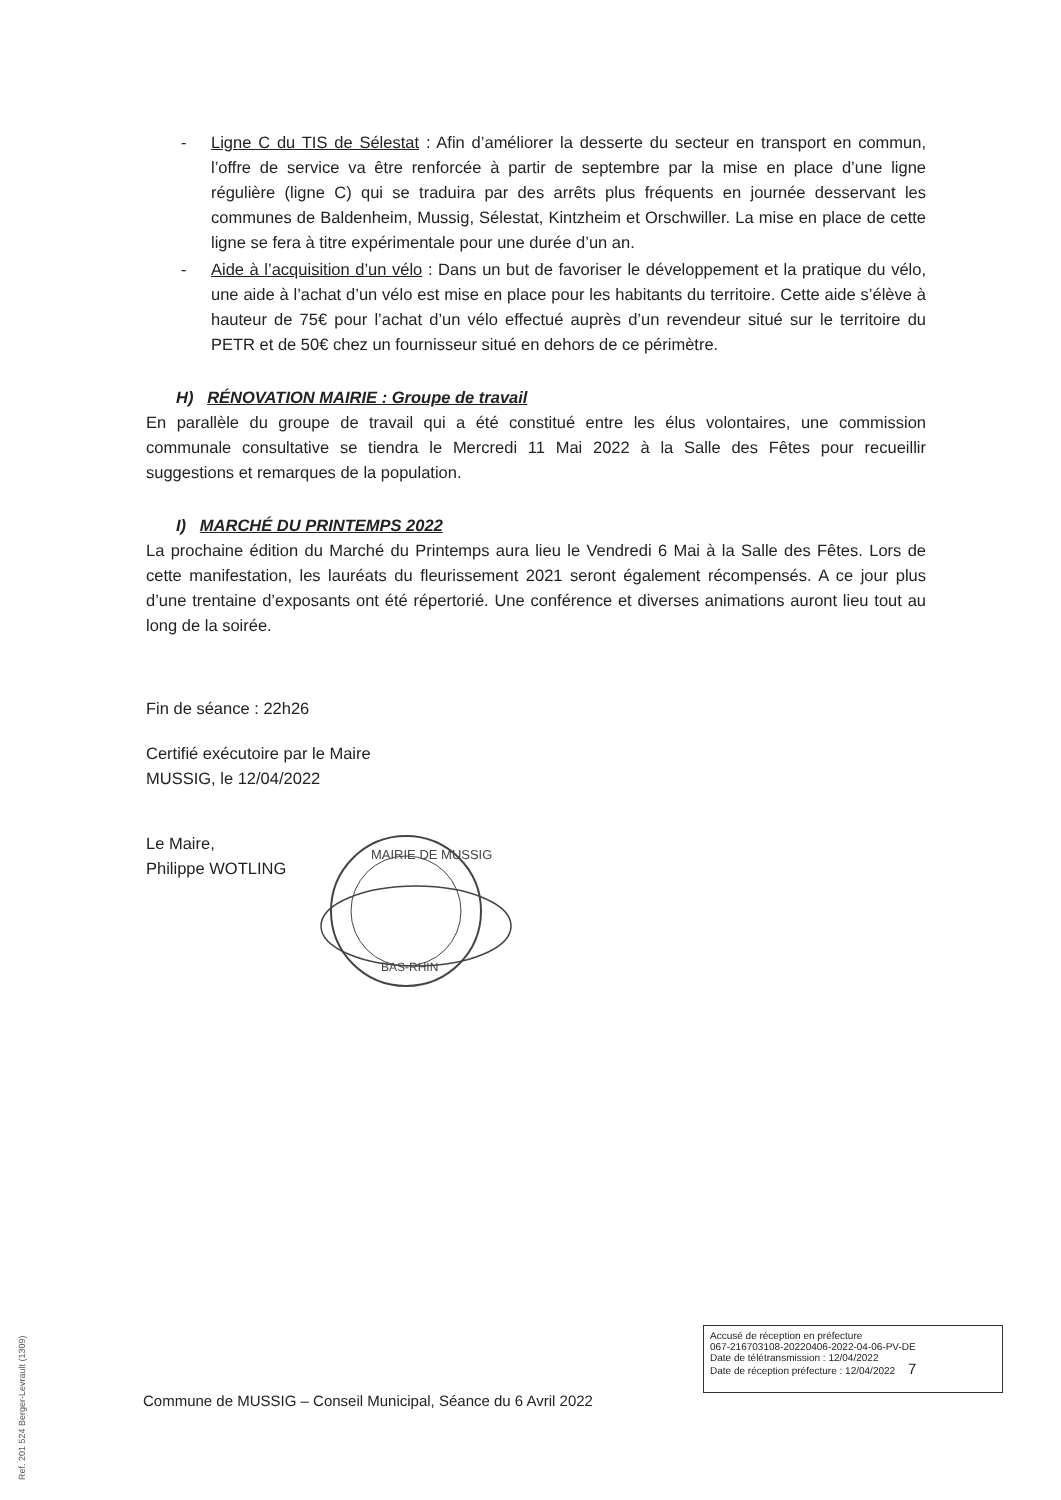- Ligne C du TIS de Sélestat : Afin d’améliorer la desserte du secteur en transport en commun, l’offre de service va être renforcée à partir de septembre par la mise en place d’une ligne régulière (ligne C) qui se traduira par des arrêts plus fréquents en journée desservant les communes de Baldenheim, Mussig, Sélestat, Kintzheim et Orschwiller. La mise en place de cette ligne se fera à titre expérimentale pour une durée d’un an.
- Aide à l’acquisition d’un vélo : Dans un but de favoriser le développement et la pratique du vélo, une aide à l’achat d’un vélo est mise en place pour les habitants du territoire. Cette aide s’élève à hauteur de 75€ pour l’achat d’un vélo effectué auprès d’un revendeur situé sur le territoire du PETR et de 50€ chez un fournisseur situé en dehors de ce périmètre.
H) RÉNOVATION MAIRIE : Groupe de travail
En parallèle du groupe de travail qui a été constitué entre les élus volontaires, une commission communale consultative se tiendra le Mercredi 11 Mai 2022 à la Salle des Fêtes pour recueillir suggestions et remarques de la population.
I) MARCHÉ DU PRINTEMPS 2022
La prochaine édition du Marché du Printemps aura lieu le Vendredi 6 Mai à la Salle des Fêtes. Lors de cette manifestation, les lauréats du fleurissement 2021 seront également récompensés. A ce jour plus d’une trentaine d’exposants ont été répertorié. Une conférence et diverses animations auront lieu tout au long de la soirée.
Fin de séance : 22h26
Certifié exécutoire par le Maire
MUSSIG, le 12/04/2022
Le Maire,
Philippe WOTLING
MAIRIE DE MUSSIG
BAS-RHIN
Ref. 201 524 Berger-Levrault (1309)
Accusé de réception en préfecture
067-216703108-20220406-2022-04-06-PV-DE
Date de télétransmission : 12/04/2022
Date de réception préfecture : 12/04/2022 7
Commune de MUSSIG – Conseil Municipal, Séance du 6 Avril 2022